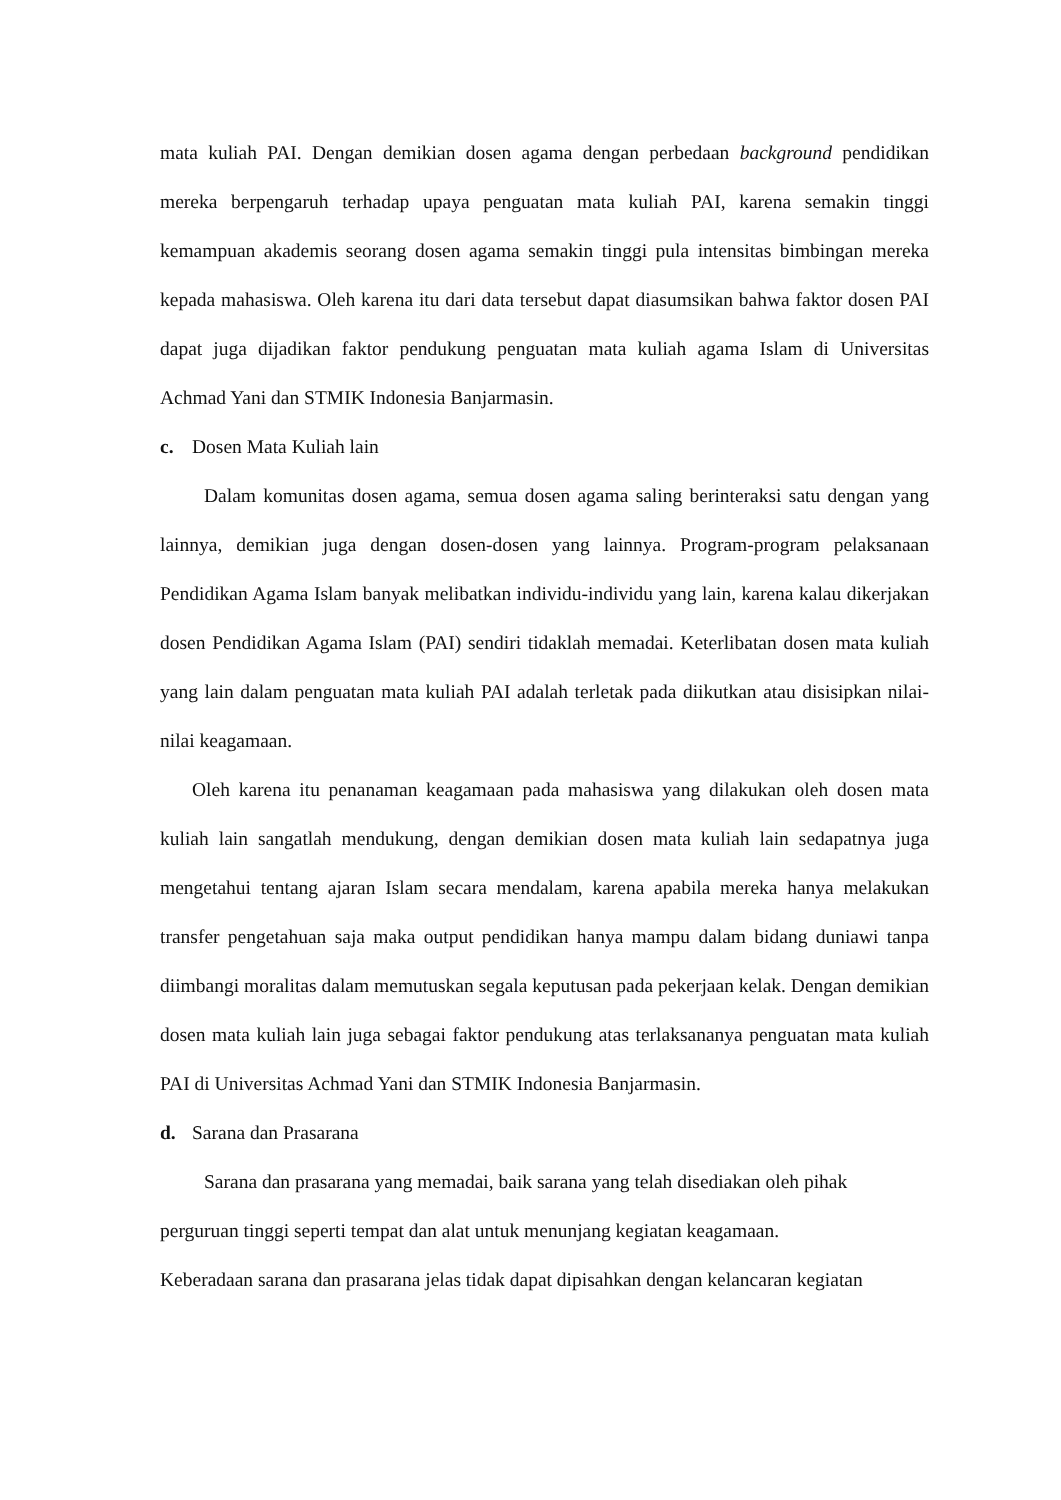mata kuliah PAI. Dengan demikian dosen agama dengan perbedaan background pendidikan mereka berpengaruh terhadap upaya penguatan mata kuliah PAI, karena semakin tinggi kemampuan akademis seorang dosen agama semakin tinggi pula intensitas bimbingan mereka kepada mahasiswa. Oleh karena itu dari data tersebut dapat diasumsikan bahwa faktor dosen PAI dapat juga dijadikan faktor pendukung penguatan mata kuliah agama Islam di Universitas Achmad Yani dan STMIK Indonesia Banjarmasin.
c. Dosen Mata Kuliah lain
Dalam komunitas dosen agama, semua dosen agama saling berinteraksi satu dengan yang lainnya, demikian juga dengan dosen-dosen yang lainnya. Program-program pelaksanaan Pendidikan Agama Islam banyak melibatkan individu-individu yang lain, karena kalau dikerjakan dosen Pendidikan Agama Islam (PAI) sendiri tidaklah memadai. Keterlibatan dosen mata kuliah yang lain dalam penguatan mata kuliah PAI adalah terletak pada diikutkan atau disisipkan nilai-nilai keagamaan.
Oleh karena itu penanaman keagamaan pada mahasiswa yang dilakukan oleh dosen mata kuliah lain sangatlah mendukung, dengan demikian dosen mata kuliah lain sedapatnya juga mengetahui tentang ajaran Islam secara mendalam, karena apabila mereka hanya melakukan transfer pengetahuan saja maka output pendidikan hanya mampu dalam bidang duniawi tanpa diimbangi moralitas dalam memutuskan segala keputusan pada pekerjaan kelak. Dengan demikian dosen mata kuliah lain juga sebagai faktor pendukung atas terlaksananya penguatan mata kuliah PAI di Universitas Achmad Yani dan STMIK Indonesia Banjarmasin.
d. Sarana dan Prasarana
Sarana dan prasarana yang memadai, baik sarana yang telah disediakan oleh pihak perguruan tinggi seperti tempat dan alat untuk menunjang kegiatan keagamaan.
Keberadaan sarana dan prasarana jelas tidak dapat dipisahkan dengan kelancaran kegiatan